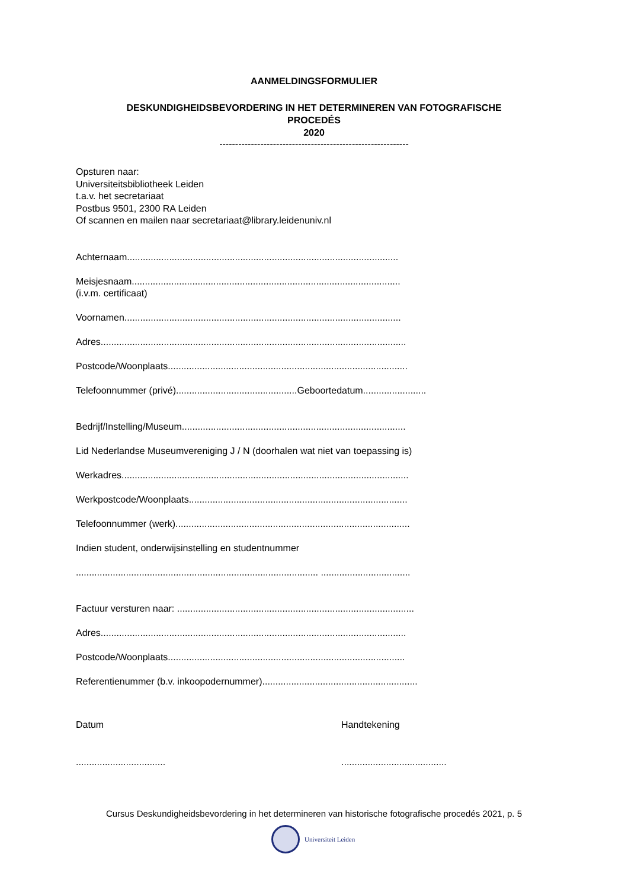AANMELDINGSFORMULIER
DESKUNDIGHEIDSBEVORDERING IN HET DETERMINEREN VAN FOTOGRAFISCHE
PROCEDÉS
2020
------------------------------------------------------------
Opsturen naar:
Universiteitsbibliotheek Leiden
t.a.v. het secretariaat
Postbus 9501, 2300 RA Leiden
Of scannen en mailen naar secretariaat@library.leidenuniv.nl
Achternaam.......................................................................................................
Meisjesnaam......................................................................................................
(i.v.m. certificaat)
Voornamen.........................................................................................................
Adres....................................................................................................................
Postcode/Woonplaats...........................................................................................
Telefoonnummer (privé)..............................................Geboortedatum........................
Bedrijf/Instelling/Museum.....................................................................................
Lid Nederlandse Museumvereniging J / N (doorhalen wat niet van toepassing is)
Werkadres.............................................................................................................
Werkpostcode/Woonplaats...................................................................................
Telefoonnummer (werk).........................................................................................
Indien student, onderwijsinstelling en studentnummer
............................................................................................ ..................................
Factuur versturen naar: ..........................................................................................
Adres....................................................................................................................
Postcode/Woonplaats..........................................................................................
Referentienummer (b.v. inkoopodernummer)...........................................................
Datum Handtekening
.................................. ........................................
Cursus Deskundigheidsbevordering in het determineren van historische fotografische procedés 2021, p. 5
Universiteit Leiden